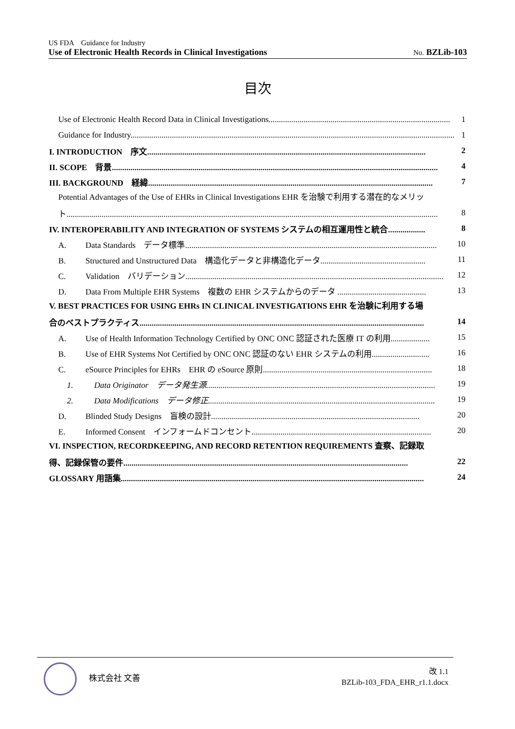US FDA　Guidance for Industry
Use of Electronic Health Records in Clinical Investigations No. BZLib-103
目次
Use of Electronic Health Record Data in Clinical Investigations........................................................................................ 1
Guidance for Industry............................................................................................................................................................. 1
I. INTRODUCTION　序文....................................................................................................................................... 2
II. SCOPE　背景.............................................................................................................................................................. 4
III. BACKGROUND　経緯.......................................................................................................................................... 7
Potential Advantages of the Use of EHRs in Clinical Investigations EHR を治験で利用する潜在的なメリッ
ト.................................................................................................................................................................................... 8
IV. INTEROPERABILITY AND INTEGRATION OF SYSTEMS システムの相互運用性と統合.................. 8
A. Data Standards　データ標準.......................................................................................................................... 10
B. Structured and Unstructured Data　構造化データと非構造化データ................................................... 11
C. Validation　バリデーション............................................................................................................................. 12
D. Data From Multiple EHR Systems　複数の EHR システムからのデータ ........................................... 13
V. BEST PRACTICES FOR USING EHRs IN CLINICAL INVESTIGATIONS EHR を治験に利用する場
合のベストプラクティス.......................................................................................................................................... 14
A. Use of Health Information Technology Certified by ONC ONC 認証された医療 IT の利用................... 15
B. Use of EHR Systems Not Certified by ONC ONC 認証のない EHR システムの利用............................ 16
C. eSource Principles for EHRs　EHR の eSource 原則.................................................................................. 18
1. Data Originator　データ発生源............................................................................................................... 19
2. Data Modifications　データ修正.............................................................................................................. 19
D. Blinded Study Designs　盲検の設計..................................................................................................... 20
E. Informed Consent　インフォームドコンセント....................................................................................... 20
VI. INSPECTION, RECORDKEEPING, AND RECORD RETENTION REQUIREMENTS 査察、記録取
得、記録保管の要件.......................................................................................................................................... 22
GLOSSARY 用語集................................................................................................................................................... 24
株式会社 文善
改 1.1
BZLib-103_FDA_EHR_r1.1.docx